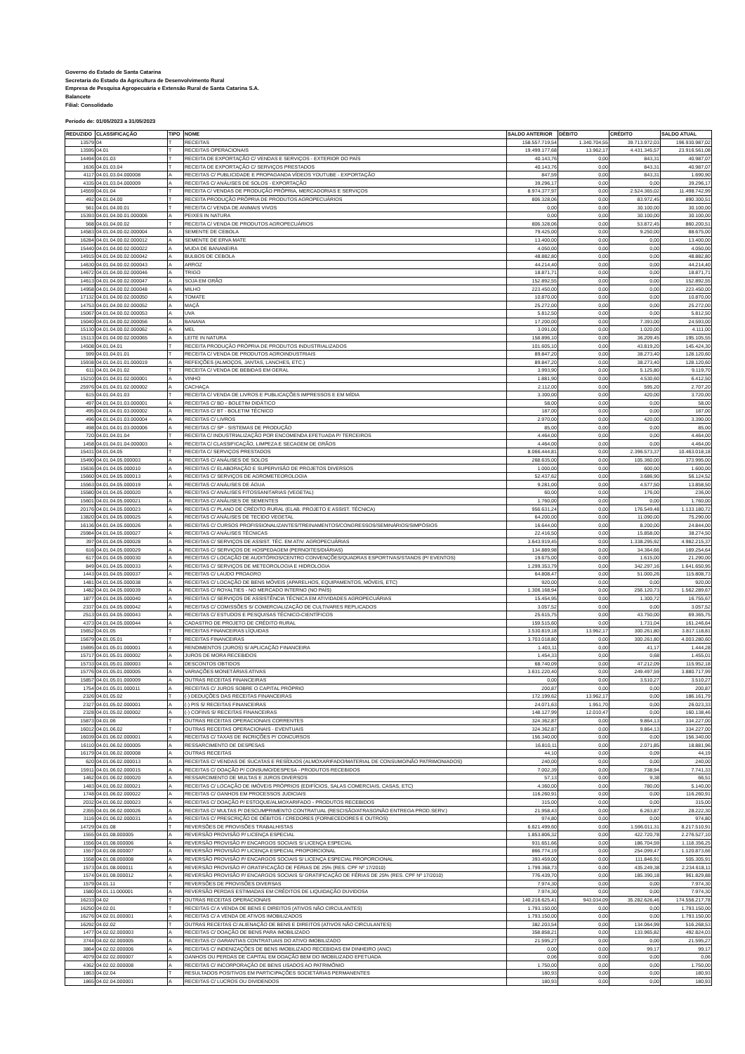Governo do Estado de Santa Catarina
Secretaria do Estado da Agricultura de Desenvolvimento Rural
Empresa de Pesquisa Agropecuária e Extensão Rural de Santa Catarina S.A.
Balancete
Filial: Consolidado
Período de: 01/05/2023 a 31/05/2023
| REDUZIDO | CLASSIFICAÇÃO | TIPO | NOME | SALDO ANTERIOR | DÉBITO | CRÉDITO | SALDO ATUAL |
| --- | --- | --- | --- | --- | --- | --- | --- |
| 13579 | 04 | T | RECEITAS | 158.557.719,54 | 1.340.704,55 | 39.713.972,03 | 196.930.987,02 |
| 13595 | 04.01 | T | RECEITAS OPERACIONAIS | 19.499.177,68 | 13.962,17 | 4.431.345,57 | 23.916.561,08 |
| 14494 | 04.01.03 | T | RECEITA DE EXPORTAÇÃO C/ VENDAS E SERVIÇOS - EXTERIOR DO PAÍS | 40.143,76 | 0,00 | 843,31 | 40.987,07 |
| 1636 | 04.01.03.04 | T | RECEITA DE EXPORTAÇÃO C/ SERVIÇOS PRESTADOS | 40.143,76 | 0,00 | 843,31 | 40.987,07 |
| 4117 | 04.01.03.04.000008 | A | RECEITAS C/ PUBLICIDADE E PROPAGANDA VÍDEOS YOUTUBE - EXPORTAÇÃO | 847,59 | 0,00 | 843,31 | 1.690,90 |
| 4335 | 04.01.03.04.000009 | A | RECEITAS C/ ANÁLISES DE SOLOS - EXPORTAÇÃO | 39.296,17 | 0,00 | 0,00 | 39.296,17 |
| 14559 | 04.01.04 | T | RECEITA C/ VENDAS DE PRODUÇÃO PRÓPRIA, MERCADORIAS E SERVIÇOS | 8.974.377,97 | 0,00 | 2.524.365,02 | 11.498.742,99 |
| 492 | 04.01.04.00 | T | RECEITA PRODUÇÃO PRÓPRIA DE PRODUTOS AGROPECUÁRIOS | 806.328,06 | 0,00 | 83.972,45 | 890.300,51 |
| 561 | 04.01.04.00.01 | T | RECEITA C/ VENDA DE ANIMAIS VIVOS | 0,00 | 0,00 | 30.100,00 | 30.100,00 |
| 15393 | 04.01.04.00.01.000006 | A | PEIXES IN NATURA | 0,00 | 0,00 | 30.100,00 | 30.100,00 |
| 568 | 04.01.04.00.02 | T | RECEITA C/ VENDA DE PRODUTOS AGROPECUÁRIOS | 806.328,06 | 0,00 | 53.872,45 | 860.200,51 |
| 14583 | 04.01.04.00.02.000004 | A | SEMENTE DE CEBOLA | 79.425,00 | 0,00 | 9.250,00 | 88.675,00 |
| 16284 | 04.01.04.00.02.000012 | A | SEMENTE DE ERVA MATE | 13.400,00 | 0,00 | 0,00 | 13.400,00 |
| 15440 | 04.01.04.00.02.000022 | A | MUDA DE BANANEIRA | 4.050,00 | 0,00 | 0,00 | 4.050,00 |
| 14915 | 04.01.04.00.02.000042 | A | BULBOS DE CEBOLA | 48.882,80 | 0,00 | 0,00 | 48.882,80 |
| 14630 | 04.01.04.00.02.000043 | A | ARROZ | 44.214,40 | 0,00 | 0,00 | 44.214,40 |
| 14672 | 04.01.04.00.02.000046 | A | TRIGO | 18.871,71 | 0,00 | 0,00 | 18.871,71 |
| 14613 | 04.01.04.00.02.000047 | A | SOJA EM GRÃO | 152.892,55 | 0,00 | 0,00 | 152.892,55 |
| 14958 | 04.01.04.00.02.000048 | A | MILHO | 223.450,00 | 0,00 | 0,00 | 223.450,00 |
| 17132 | 04.01.04.00.02.000050 | A | TOMATE | 10.870,00 | 0,00 | 0,00 | 10.870,00 |
| 14753 | 04.01.04.00.02.000052 | A | MAÇÃ | 25.272,00 | 0,00 | 0,00 | 25.272,00 |
| 15067 | 04.01.04.00.02.000053 | A | UVA | 5.812,50 | 0,00 | 0,00 | 5.812,50 |
| 15040 | 04.01.04.00.02.000056 | A | BANANA | 17.200,00 | 0,00 | 7.393,00 | 24.593,00 |
| 15130 | 04.01.04.00.02.000062 | A | MEL | 3.091,00 | 0,00 | 1.020,00 | 4.111,00 |
| 15113 | 04.01.04.00.02.000065 | A | LEITE IN NATURA | 158.896,10 | 0,00 | 36.209,45 | 195.105,55 |
| 14508 | 04.01.04.01 | T | RECEITA PRODUÇÃO PRÓPRIA DE PRODUTOS INDUSTRIALIZADOS | 101.605,10 | 0,00 | 43.819,20 | 145.424,30 |
| 599 | 04.01.04.01.01 | T | RECEITA C/ VENDA DE PRODUTOS AGROINDUSTRIAIS | 89.847,20 | 0,00 | 38.273,40 | 128.120,60 |
| 15938 | 04.01.04.01.01.000019 | A | REFEIÇÕES (ALMOÇOS, JANTAS, LANCHES, ETC.) | 89.847,20 | 0,00 | 38.273,40 | 128.120,60 |
| 611 | 04.01.04.01.02 | T | RECEITA C/ VENDA DE BEBIDAS EM GERAL | 3.993,90 | 0,00 | 5.125,80 | 9.119,70 |
| 15210 | 04.01.04.01.02.000001 | A | VINHO | 1.881,90 | 0,00 | 4.530,60 | 6.412,50 |
| 25976 | 04.01.04.01.02.000002 | A | CACHAÇA | 2.112,00 | 0,00 | 595,20 | 2.707,20 |
| 615 | 04.01.04.01.03 | T | RECEITA C/ VENDA DE LIVROS E PUBLICAÇÕES IMPRESSOS E EM MÍDIA | 3.300,00 | 0,00 | 420,00 | 3.720,00 |
| 497 | 04.01.04.01.03.000001 | A | RECEITAS C/ BD - BOLETIM DIDÁTICO | 58,00 | 0,00 | 0,00 | 58,00 |
| 495 | 04.01.04.01.03.000002 | A | RECEITAS C/ BT - BOLETIM TÉCNICO | 187,00 | 0,00 | 0,00 | 187,00 |
| 496 | 04.01.04.01.03.000004 | A | RECEITAS C/ LIVROS | 2.970,00 | 0,00 | 420,00 | 3.390,00 |
| 498 | 04.01.04.01.03.000006 | A | RECEITAS C/ SP - SISTEMAS DE PRODUÇÃO | 85,00 | 0,00 | 0,00 | 85,00 |
| 720 | 04.01.04.01.04 | T | RECEITA C/ INDUSTRIALIZAÇÃO POR ENCOMENDA EFETUADA P/ TERCEIROS | 4.464,00 | 0,00 | 0,00 | 4.464,00 |
| 1458 | 04.01.04.01.04.000003 | A | RECEITA C/ CLASSIFICAÇÃO, LIMPEZA E SECAGEM DE GRÃOS | 4.464,00 | 0,00 | 0,00 | 4.464,00 |
| 15431 | 04.01.04.05 | T | RECEITA C/ SERVIÇOS PRESTADOS | 8.066.444,81 | 0,00 | 2.396.573,37 | 10.463.018,18 |
| 15490 | 04.01.04.05.000003 | A | RECEITAS C/ ANÁLISES DE SOLOS | 268.635,00 | 0,00 | 105.360,00 | 373.995,00 |
| 15636 | 04.01.04.05.000010 | A | RECEITAS C/ ELABORAÇÃO E SUPERVISÃO DE PROJETOS DIVERSOS | 1.000,00 | 0,00 | 600,00 | 1.600,00 |
| 15660 | 04.01.04.05.000013 | A | RECEITAS C/ SERVIÇOS DE AGROMETEOROLOGIA | 52.437,62 | 0,00 | 3.686,90 | 56.124,52 |
| 15563 | 04.01.04.05.000019 | A | RECEITAS C/ ANÁLISES DE ÁGUA | 9.281,00 | 0,00 | 4.577,50 | 13.858,50 |
| 15580 | 04.01.04.05.000020 | A | RECEITAS C/ ANÁLISES FITOSSANITARIAS (VEGETAL) | 60,00 | 0,00 | 176,00 | 236,00 |
| 15601 | 04.01.04.05.000021 | A | RECEITAS C/ ANÁLISES DE SEMENTES | 1.760,00 | 0,00 | 0,00 | 1.760,00 |
| 20176 | 04.01.04.05.000023 | A | RECEITAS C/ PLANO DE CRÉDITO RURAL (ELAB. PROJETO E ASSIST. TÉCNICA) | 956.631,24 | 0,00 | 176.549,48 | 1.133.180,72 |
| 13820 | 04.01.04.05.000025 | A | RECEITAS C/ ANÁLISES DE TECIDO VEGETAL | 64.200,00 | 0,00 | 11.090,00 | 75.290,00 |
| 16136 | 04.01.04.05.000026 | A | RECEITAS C/ CURSOS PROFISSIONALIZANTES/TREINAMENTOS/CONGRESSOS/SEMINÁRIOS/SIMPÓSIOS | 16.644,00 | 0,00 | 8.200,00 | 24.844,00 |
| 25984 | 04.01.04.05.000027 | A | RECEITAS C/ ANÁLISES TÉCNICAS | 22.416,50 | 0,00 | 15.858,00 | 38.274,50 |
| 397 | 04.01.04.05.000028 | A | RECEITAS C/ SERVIÇOS DE ASSIST. TÉC. EM ATIV. AGROPECUÁRIAS | 3.643.919,45 | 0,00 | 1.338.295,92 | 4.982.215,37 |
| 616 | 04.01.04.05.000029 | A | RECEITAS C/ SERVIÇOS DE HOSPEDAGEM (PERNOITES/DIÁRIAS) | 134.889,98 | 0,00 | 34.364,66 | 169.254,64 |
| 617 | 04.01.04.05.000030 | A | RECEITAS C/ LOCAÇÃO DE AUDITÓRIOS/CENTRO CONVENÇÕES/QUADRAS ESPORTIVAS/STANDS (P/ EVENTOS) | 19.675,00 | 0,00 | 1.615,00 | 21.290,00 |
| 849 | 04.01.04.05.000033 | A | RECEITAS C/ SERVIÇOS DE METEOROLOGIA E HIDROLOGIA | 1.299.353,79 | 0,00 | 342.297,16 | 1.641.650,95 |
| 1443 | 04.01.04.05.000037 | A | RECEITAS C/ LAUDO PROAGRO | 64.808,47 | 0,00 | 51.000,26 | 115.808,73 |
| 1481 | 04.01.04.05.000038 | A | RECEITAS C/ LOCAÇÃO DE BENS MÓVEIS (APARELHOS, EQUIPAMENTOS, MÓVEIS, ETC) | 920,00 | 0,00 | 0,00 | 920,00 |
| 1482 | 04.01.04.05.000039 | A | RECEITAS C/ ROYALTIES - NO MERCADO INTERNO (NO PAÍS) | 1.306.168,94 | 0,00 | 256.120,73 | 1.562.289,67 |
| 1877 | 04.01.04.05.000040 | A | RECEITAS C/ SERVIÇOS DE ASSISTÊNCIA TÉCNICA EM ATIVIDADES AGROPECUÁRIAS | 15.454,95 | 0,00 | 1.300,72 | 16.755,67 |
| 2337 | 04.01.04.05.000042 | A | RECEITAS C/ COMISSÕES S/ COMERCIALIZAÇÃO DE CULTIVARES REPLICADOS | 3.057,52 | 0,00 | 0,00 | 3.057,52 |
| 2513 | 04.01.04.05.000043 | A | RECEITAS C/ ESTUDOS E PESQUISAS TÉCNICO-CIENTÍFICOS | 25.615,75 | 0,00 | 43.750,00 | 69.365,75 |
| 4373 | 04.01.04.05.000044 | A | CADASTRO DE PROJETO DE CRÉDITO RURAL | 159.515,60 | 0,00 | 1.731,04 | 161.246,64 |
| 15652 | 04.01.05 | T | RECEITAS FINANCEIRAS LÍQUIDAS | 3.530.819,18 | 13.962,17 | 300.261,80 | 3.817.118,81 |
| 15679 | 04.01.05.01 | T | RECEITAS FINANCEIRAS | 3.703.018,80 | 0,00 | 300.261,80 | 4.003.280,60 |
| 15695 | 04.01.05.01.000001 | A | RENDIMENTOS (JUROS) S/ APLICAÇÃO FINANCEIRA | 1.403,11 | 0,00 | 41,17 | 1.444,28 |
| 15717 | 04.01.05.01.000002 | A | JUROS DE MORA RECEBIDOS | 1.454,33 | 0,00 | 0,68 | 1.455,01 |
| 15733 | 04.01.05.01.000003 | A | DESCONTOS OBTIDOS | 68.740,09 | 0,00 | 47.212,09 | 115.952,18 |
| 15776 | 04.01.05.01.000005 | A | VARIAÇÕES MONETÁRIAS ATIVAS | 3.631.220,40 | 0,00 | 249.497,59 | 3.880.717,99 |
| 15857 | 04.01.05.01.000009 | A | OUTRAS RECEITAS FINANCEIRAS | 0,00 | 0,00 | 3.510,27 | 3.510,27 |
| 1754 | 04.01.05.01.000011 | A | RECEITAS C/ JUROS SOBRE O CAPITAL PRÓPRIO | 200,87 | 0,00 | 0,00 | 200,87 |
| 2326 | 04.01.05.02 | T | (-) DEDUÇÕES DAS RECEITAS FINANCEIRAS | 172.199,62 | 13.962,17 | 0,00 | 186.161,79 |
| 2327 | 04.01.05.02.000001 | A | (-) PIS S/ RECEITAS FINANCEIRAS | 24.071,63 | 1.951,70 | 0,00 | 26.023,33 |
| 2328 | 04.01.05.02.000002 | A | (-) COFINS S/ RECEITAS FINANCEIRAS | 148.127,99 | 12.010,47 | 0,00 | 160.138,46 |
| 15873 | 04.01.06 | T | OUTRAS RECEITAS OPERACIONAIS CORRENTES | 324.362,87 | 0,00 | 9.864,13 | 334.227,00 |
| 16012 | 04.01.06.02 | T | OUTRAS RECEITAS OPERACIONAIS - EVENTUAIS | 324.362,87 | 0,00 | 9.864,13 | 334.227,00 |
| 16039 | 04.01.06.02.000001 | A | RECEITAS C/ TAXAS DE INCRIÇÕES P/ CONCURSOS | 156.340,00 | 0,00 | 0,00 | 156.340,00 |
| 16110 | 04.01.06.02.000005 | A | RESSARCIMENTO DE DESPESAS | 16.810,11 | 0,00 | 2.071,85 | 18.881,96 |
| 16179 | 04.01.06.02.000008 | A | OUTRAS RECEITAS | 44,10 | 0,00 | 0,09 | 44,19 |
| 620 | 04.01.06.02.000013 | A | RECEITAS C/ VENDAS DE SUCATAS E RESÍDUOS (ALMOXARIFADO/MATERIAL DE CONSUMO/NÃO PATRIMONIADOS) | 240,00 | 0,00 | 0,00 | 240,00 |
| 15911 | 04.01.06.02.000015 | A | RECEITAS C/ DOAÇÃO P/ CONSUMO/DESPESA - PRODUTOS RECEBIDOS | 7.002,39 | 0,00 | 738,94 | 7.741,33 |
| 1462 | 04.01.06.02.000020 | A | RESSARCIMENTO DE MULTAS E JUROS DIVERSOS | 57,13 | 0,00 | 9,38 | 66,51 |
| 1483 | 04.01.06.02.000021 | A | RECEITAS C/ LOCAÇÃO DE IMÓVEIS PRÓPRIOS (EDIFÍCIOS, SALAS COMERCIAIS, CASAS, ETC) | 4.360,00 | 0,00 | 780,00 | 5.140,00 |
| 1748 | 04.01.06.02.000022 | A | RECEITAS C/ GANHOS EM PROCESSOS JUDICIAIS | 116.260,91 | 0,00 | 0,00 | 116.260,91 |
| 2032 | 04.01.06.02.000023 | A | RECEITAS C/ DOAÇÃO P/ ESTOQUE/ALMOXARIFADO - PRODUTOS RECEBIDOS | 315,00 | 0,00 | 0,00 | 315,00 |
| 2355 | 04.01.06.02.000026 | A | RECEITAS C/ MULTAS P/ DESCUMPRIMENTO CONTRATUAL (RESCISÃO/ATRASO/NÃO ENTREGA PROD.SERV.) | 21.958,43 | 0,00 | 6.263,87 | 28.222,30 |
| 3116 | 04.01.06.02.000031 | A | RECEITAS C/ PRESCRIÇÃO DE DÉBITOS / CREDORES (FORNECEDORES E OUTROS) | 974,80 | 0,00 | 0,00 | 974,80 |
| 14729 | 04.01.08 | T | REVERSÕES DE PROVISÕES TRABALHISTAS | 6.621.499,60 | 0,00 | 1.596.011,31 | 8.217.510,91 |
| 1555 | 04.01.08.000005 | A | REVERSÃO PROVISÃO P/ LICENÇA ESPECIAL | 1.853.806,32 | 0,00 | 422.720,78 | 2.276.527,10 |
| 1556 | 04.01.08.000006 | A | REVERSÃO PROVISÃO P/ ENCARGOS SOCIAIS S/ LICENÇA ESPECIAL | 931.651,66 | 0,00 | 186.704,59 | 1.118.356,25 |
| 1557 | 04.01.08.000007 | A | REVERSÃO PROVISÃO P/ LICENÇA ESPECIAL PROPORCIONAL | 866.774,19 | 0,00 | 254.099,47 | 1.120.873,66 |
| 1558 | 04.01.08.000008 | A | REVERSÃO PROVISÃO P/ ENCARGOS SOCIAIS S/ LICENÇA ESPECIAL PROPORCIONAL | 393.459,00 | 0,00 | 111.846,91 | 505.305,91 |
| 1573 | 04.01.08.000011 | A | REVERSÃO PROVISÃO P/ GRATIFICAÇÃO DE FÉRIAS DE 25% (RES. CPF Nº 17/2010) | 1.799.368,73 | 0,00 | 435.249,38 | 2.234.618,11 |
| 1574 | 04.01.08.000012 | A | REVERSÃO PROVISÃO P/ ENCARGOS SOCIAIS S/ GRATIFICAÇÃO DE FÉRIAS DE 25% (RES. CPF Nº 17/2010) | 776.439,70 | 0,00 | 185.390,18 | 961.829,88 |
| 1579 | 04.01.11 | T | REVERSÕES DE PROVISÕES DIVERSAS | 7.974,30 | 0,00 | 0,00 | 7.974,30 |
| 1580 | 04.01.11.000001 | A | REVERSÃO PERDAS ESTIMADAS EM CRÉDITOS DE LIQUIDAÇÃO DUVIDOSA | 7.974,30 | 0,00 | 0,00 | 7.974,30 |
| 16233 | 04.02 | T | OUTRAS RECEITAS OPERACIONAIS | 140.216.625,41 | 943.034,09 | 35.282.626,46 | 174.556.217,78 |
| 16250 | 04.02.01 | T | RECEITAS C/ A VENDA DE BENS E DIREITOS (ATIVOS NÃO CIRCULANTES) | 1.793.150,00 | 0,00 | 0,00 | 1.793.150,00 |
| 16276 | 04.02.01.000001 | A | RECEITAS C/ A VENDA DE ATIVOS IMOBILIZADOS | 1.793.150,00 | 0,00 | 0,00 | 1.793.150,00 |
| 16292 | 04.02.02 | T | OUTRAS RECEITAS C/ ALIENAÇÃO DE BENS E DIREITOS (ATIVOS NÃO CIRCULANTES) | 382.203,54 | 0,00 | 134.064,99 | 516.268,53 |
| 1477 | 04.02.02.000003 | A | RECEITAS C/ DOAÇÃO DE BENS PARA IMOBILIZADO | 358.858,21 | 0,00 | 133.965,82 | 492.824,03 |
| 3744 | 04.02.02.000005 | A | RECEITAS C/ GARANTIAS CONTRATUAIS DO ATIVO IMOBILIZADO | 21.595,27 | 0,00 | 0,00 | 21.595,27 |
| 3864 | 04.02.02.000006 | A | RECEITAS C/ INDENIZAÇÕES DE BENS IMOBILIZADO RECEBIDAS EM DINHEIRO (ANC) | 0,00 | 0,00 | 99,17 | 99,17 |
| 4079 | 04.02.02.000007 | A | GANHOS OU PERDAS DE CAPITAL EM DOAÇÃO BEM DO IMOBILIZADO EFETUADA | 0,06 | 0,00 | 0,00 | 0,06 |
| 4362 | 04.02.02.000008 | A | RECEITAS C/ INCORPORAÇÃO DE BENS USADOS AO PATRIMÔNIO | 1.750,00 | 0,00 | 0,00 | 1.750,00 |
| 1863 | 04.02.04 | T | RESULTADOS POSITIVOS EM PARTICIPAÇÕES SOCIETÁRIAS PERMANENTES | 180,93 | 0,00 | 0,00 | 180,93 |
| 1865 | 04.02.04.000001 | A | RECEITAS C/ LUCROS OU DIVIDENDOS | 180,93 | 0,00 | 0,00 | 180,93 |